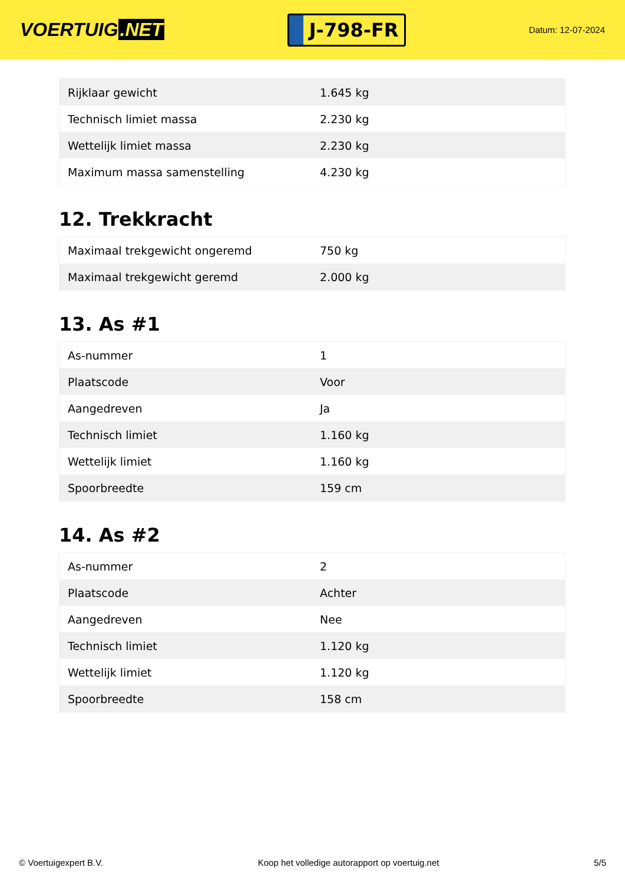VOERTUIG.NET
J-798-FR
Datum: 12-07-2024
| Rijklaar gewicht | 1.645 kg |
| Technisch limiet massa | 2.230 kg |
| Wettelijk limiet massa | 2.230 kg |
| Maximum massa samenstelling | 4.230 kg |
12. Trekkracht
| Maximaal trekgewicht ongeremd | 750 kg |
| Maximaal trekgewicht geremd | 2.000 kg |
13. As #1
| As-nummer | 1 |
| Plaatscode | Voor |
| Aangedreven | Ja |
| Technisch limiet | 1.160 kg |
| Wettelijk limiet | 1.160 kg |
| Spoorbreedte | 159 cm |
14. As #2
| As-nummer | 2 |
| Plaatscode | Achter |
| Aangedreven | Nee |
| Technisch limiet | 1.120 kg |
| Wettelijk limiet | 1.120 kg |
| Spoorbreedte | 158 cm |
© Voertuigexpert B.V. Koop het volledige autorapport op voertuig.net 5/5